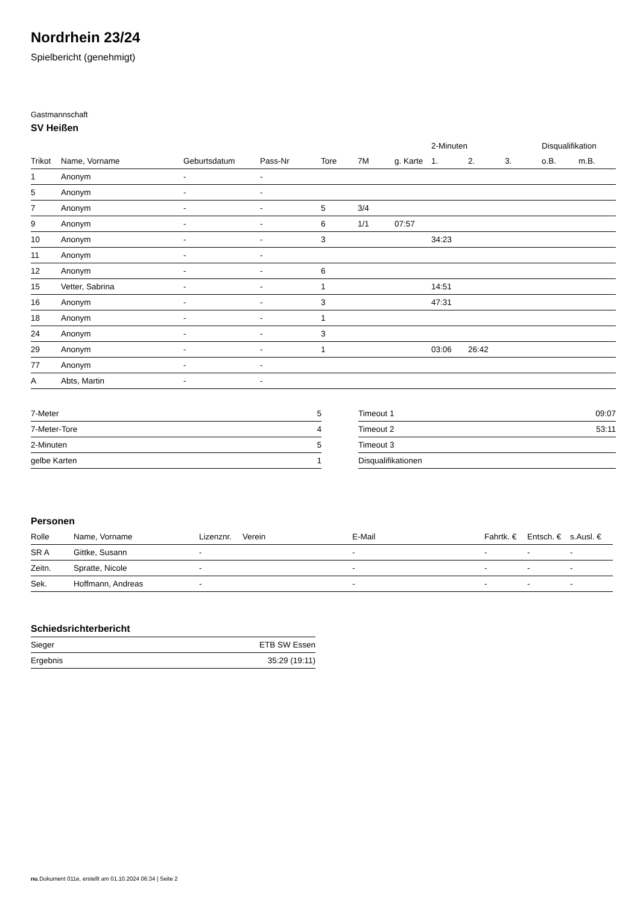Nordrhein 23/24
Spielbericht (genehmigt)
Gastmannschaft
SV Heißen
| | | | | | | | 2-Minuten | | | Disqualifikation | |
| --- | --- | --- | --- | --- | --- | --- | --- | --- | --- | --- | --- |
| Trikot | Name, Vorname | Geburtsdatum | Pass-Nr | Tore | 7M | g. Karte | 1. | 2. | 3. | o.B. | m.B. |
| 1 | Anonym | - | - | | | | | | | | |
| 5 | Anonym | - | - | | | | | | | | |
| 7 | Anonym | - | - | 5 | 3/4 | | | | | | |
| 9 | Anonym | - | - | 6 | 1/1 | 07:57 | | | | | |
| 10 | Anonym | - | - | 3 | | | 34:23 | | | | |
| 11 | Anonym | - | - | | | | | | | | |
| 12 | Anonym | - | - | 6 | | | | | | | |
| 15 | Vetter, Sabrina | - | - | 1 | | | 14:51 | | | | |
| 16 | Anonym | - | - | 3 | | | 47:31 | | | | |
| 18 | Anonym | - | - | 1 | | | | | | | |
| 24 | Anonym | - | - | 3 | | | | | | | |
| 29 | Anonym | - | - | 1 | | | 03:06 | 26:42 | | | |
| 77 | Anonym | - | - | | | | | | | | |
| A | Abts, Martin | - | - | | | | | | | | |
| 7-Meter | 5 |
| 7-Meter-Tore | 4 |
| 2-Minuten | 5 |
| gelbe Karten | 1 |
| Timeout 1 | 09:07 |
| Timeout 2 | 53:11 |
| Timeout 3 | |
| Disqualifikationen | |
Personen
| Rolle | Name, Vorname | Lizenznr. | Verein | E-Mail | Fahrtk. € | Entsch. € | s.Ausl. € |
| --- | --- | --- | --- | --- | --- | --- | --- |
| SR A | Gittke, Susann | - | | - | - | - | - |
| Zeitn. | Spratte, Nicole | - | | - | - | - | - |
| Sek. | Hoffmann, Andreas | - | | - | - | - | - |
Schiedsrichterbericht
| Sieger | ETB SW Essen |
| Ergebnis | 35:29 (19:11) |
nu.Dokument 011e, erstellt am 01.10.2024 06:34 | Seite 2